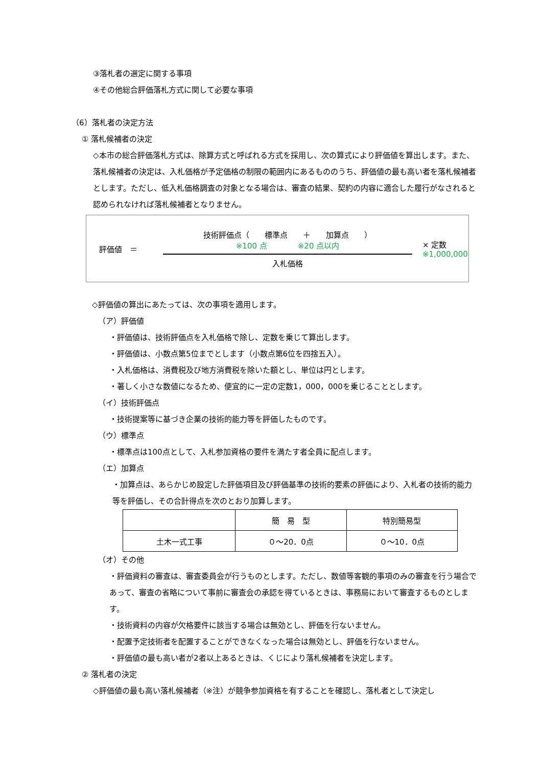③落札者の選定に関する事項
④その他総合評価落札方式に関して必要な事項
（6）落札者の決定方法
① 落札候補者の決定
◇本市の総合評価落札方式は、除算方式と呼ばれる方式を採用し、次の算式により評価値を算出します。また、落札候補者の決定は、入札価格が予定価格の制限の範囲内にあるもののうち、評価値の最も高い者を落札候補者とします。ただし、低入札価格調査の対象となる場合は、審査の結果、契約の内容に適合した履行がなされると認められなければ落札候補者となりません。
評価値　＝
技術評価点（　　標準点　　＋　　加算点　　）
※100 点　　　　※20 点以内
入札価格
× 定数
※1,000,000
◇評価値の算出にあたっては、次の事項を適用します。
（ア）評価値
・評価値は、技術評価点を入札価格で除し、定数を乗じて算出します。
・評価値は、小数点第5位までとします（小数点第6位を四捨五入）。
・入札価格は、消費税及び地方消費税を除いた額とし、単位は円とします。
・著しく小さな数値になるため、便宜的に一定の定数1，000，000を乗じることとします。
（イ）技術評価点
・技術提案等に基づき企業の技術的能力等を評価したものです。
（ウ）標準点
・標準点は100点として、入札参加資格の要件を満たす者全員に配点します。
（エ）加算点
・加算点は、あらかじめ設定した評価項目及び評価基準の技術的要素の評価により、入札者の技術的能力等を評価し、その合計得点を次のとおり加算します。
| | 簡 易 型 | 特別簡易型 |
| 土木一式工事 | ０～20．0点 | ０～10．0点 |
（オ）その他
・評価資料の審査は、審査委員会が行うものとします。ただし、数値等客観的事項のみの審査を行う場合であって、審査の省略について事前に審査会の承認を得ているときは、事務局において審査するものとします。
・技術資料の内容が欠格要件に該当する場合は無効とし、評価を行ないません。
・配置予定技術者を配置することができなくなった場合は無効とし、評価を行ないません。
・評価値の最も高い者が2者以上あるときは、くじにより落札候補者を決定します。
② 落札者の決定
◇評価値の最も高い落札候補者（※注）が競争参加資格を有することを確認し、落札者として決定し